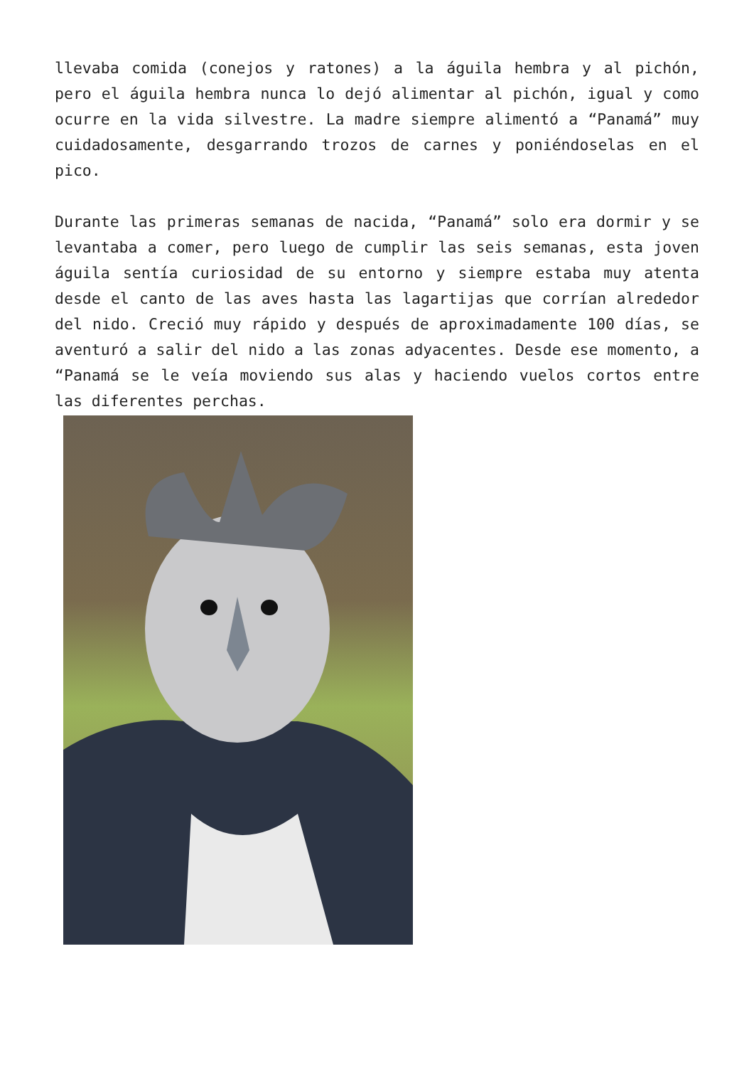llevaba comida (conejos y ratones) a la águila hembra y al pichón, pero el águila hembra nunca lo dejó alimentar al pichón, igual y como ocurre en la vida silvestre. La madre siempre alimentó a “Panamá” muy cuidadosamente, desgarrando trozos de carnes y poniéndoselas en el pico.
Durante las primeras semanas de nacida, “Panamá” solo era dormir y se levantaba a comer, pero luego de cumplir las seis semanas, esta joven águila sentía curiosidad de su entorno y siempre estaba muy atenta desde el canto de las aves hasta las lagartijas que corrían alrededor del nido. Creció muy rápido y después de aproximadamente 100 días, se aventuró a salir del nido a las zonas adyacentes. Desde ese momento, a “Panamá se le veía moviendo sus alas y haciendo vuelos cortos entre las diferentes perchas.